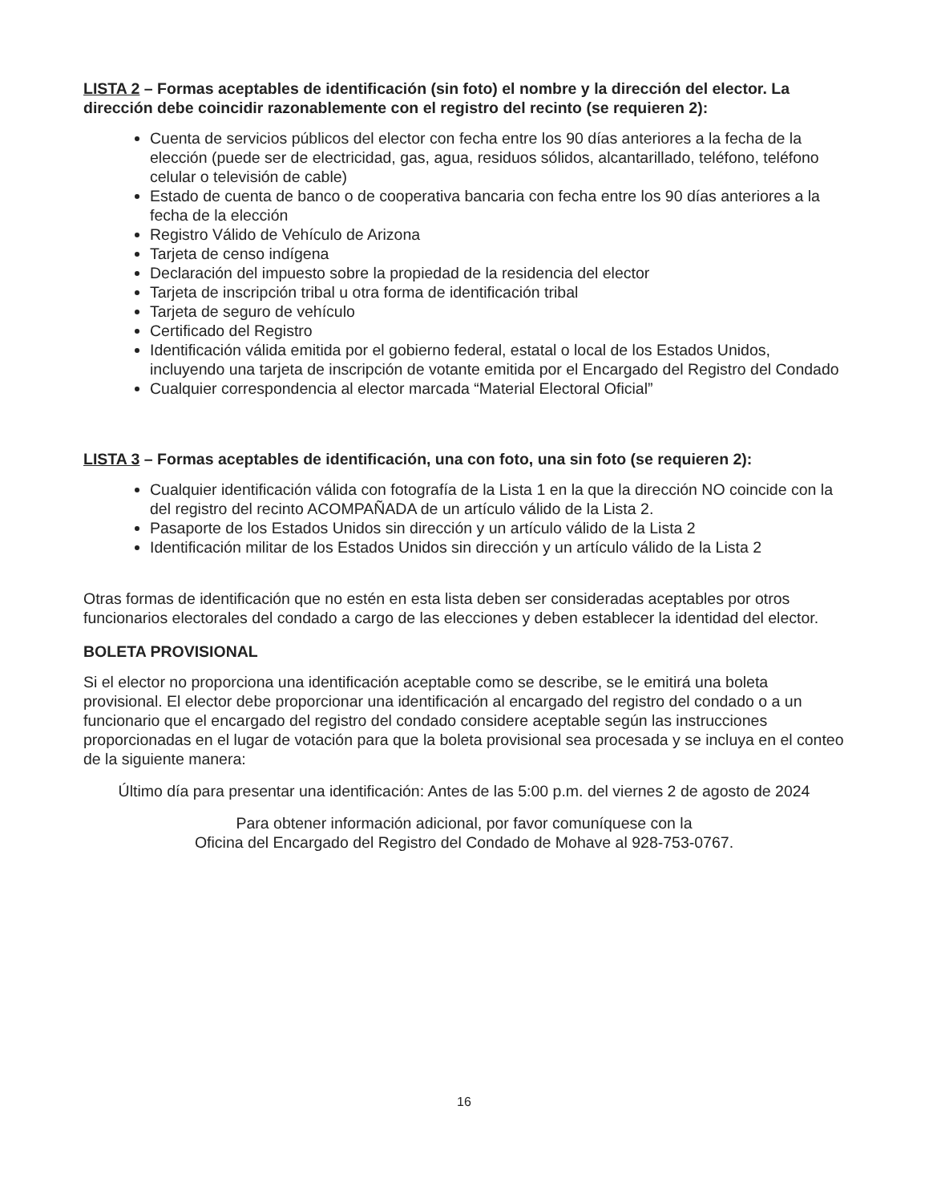LISTA 2 – Formas aceptables de identificación (sin foto) el nombre y la dirección del elector. La dirección debe coincidir razonablemente con el registro del recinto (se requieren 2):
Cuenta de servicios públicos del elector con fecha entre los 90 días anteriores a la fecha de la elección (puede ser de electricidad, gas, agua, residuos sólidos, alcantarillado, teléfono, teléfono celular o televisión de cable)
Estado de cuenta de banco o de cooperativa bancaria con fecha entre los 90 días anteriores a la fecha de la elección
Registro Válido de Vehículo de Arizona
Tarjeta de censo indígena
Declaración del impuesto sobre la propiedad de la residencia del elector
Tarjeta de inscripción tribal u otra forma de identificación tribal
Tarjeta de seguro de vehículo
Certificado del Registro
Identificación válida emitida por el gobierno federal, estatal o local de los Estados Unidos, incluyendo una tarjeta de inscripción de votante emitida por el Encargado del Registro del Condado
Cualquier correspondencia al elector marcada “Material Electoral Oficial”
LISTA 3 – Formas aceptables de identificación, una con foto, una sin foto (se requieren 2):
Cualquier identificación válida con fotografía de la Lista 1 en la que la dirección NO coincide con la del registro del recinto ACOMPAÑADA de un artículo válido de la Lista 2.
Pasaporte de los Estados Unidos sin dirección y un artículo válido de la Lista 2
Identificación militar de los Estados Unidos sin dirección y un artículo válido de la Lista 2
Otras formas de identificación que no estén en esta lista deben ser consideradas aceptables por otros funcionarios electorales del condado a cargo de las elecciones y deben establecer la identidad del elector.
BOLETA PROVISIONAL
Si el elector no proporciona una identificación aceptable como se describe, se le emitirá una boleta provisional. El elector debe proporcionar una identificación al encargado del registro del condado o a un funcionario que el encargado del registro del condado considere aceptable según las instrucciones proporcionadas en el lugar de votación para que la boleta provisional sea procesada y se incluya en el conteo de la siguiente manera:
Último día para presentar una identificación: Antes de las 5:00 p.m. del viernes 2 de agosto de 2024
Para obtener información adicional, por favor comuníquese con la
Oficina del Encargado del Registro del Condado de Mohave al 928-753-0767.
16